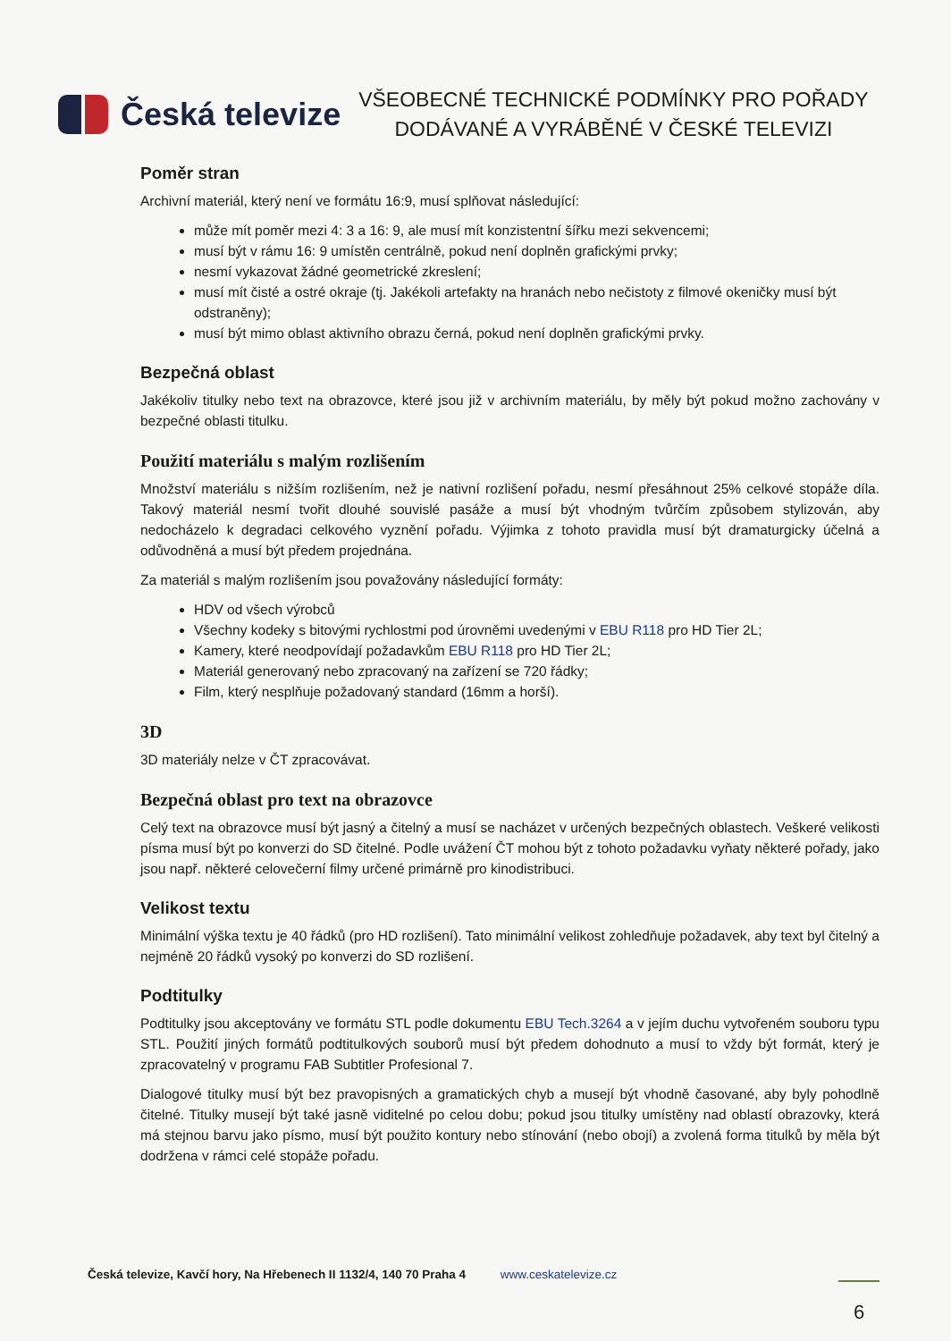Česká televize
VŠEOBECNÉ TECHNICKÉ PODMÍNKY PRO POŘADY
DODÁVANÉ A VYRÁBĚNÉ V ČESKÉ TELEVIZI
Poměr stran
Archivní materiál, který není ve formátu 16:9, musí splňovat následující:
může mít poměr mezi 4: 3 a 16: 9, ale musí mít konzistentní šířku mezi sekvencemi;
musí být v rámu 16: 9 umístěn centrálně, pokud není doplněn grafickými prvky;
nesmí vykazovat žádné geometrické zkreslení;
musí mít čisté a ostré okraje (tj. Jakékoli artefakty na hranách nebo nečistoty z filmové okeničky musí být odstraněny);
musí být mimo oblast aktivního obrazu černá, pokud není doplněn grafickými prvky.
Bezpečná oblast
Jakékoliv titulky nebo text na obrazovce, které jsou již v archivním materiálu, by měly být pokud možno zachovány v bezpečné oblasti titulku.
Použití materiálu s malým rozlišením
Množství materiálu s nižším rozlišením, než je nativní rozlišení pořadu, nesmí přesáhnout 25% celkové stopáže díla. Takový materiál nesmí tvořit dlouhé souvislé pasáže a musí být vhodným tvůrčím způsobem stylizován, aby nedocházelo k degradaci celkového vyznění pořadu. Výjimka z tohoto pravidla musí být dramaturgicky účelná a odůvodněná a musí být předem projednána.
Za materiál s malým rozlišením jsou považovány následující formáty:
HDV od všech výrobců
Všechny kodeky s bitovými rychlostmi pod úrovněmi uvedenými v EBU R118 pro HD Tier 2L;
Kamery, které neodpovídají požadavkům EBU R118 pro HD Tier 2L;
Materiál generovaný nebo zpracovaný na zařízení se 720 řádky;
Film, který nesplňuje požadovaný standard (16mm a horší).
3D
3D materiály nelze v ČT zpracovávat.
Bezpečná oblast pro text na obrazovce
Celý text na obrazovce musí být jasný a čitelný a musí se nacházet v určených bezpečných oblastech. Veškeré velikosti písma musí být po konverzi do SD čitelné. Podle uvážení ČT mohou být z tohoto požadavku vyňaty některé pořady, jako jsou např. některé celovečerní filmy určené primárně pro kinodistribuci.
Velikost textu
Minimální výška textu je 40 řádků (pro HD rozlišení). Tato minimální velikost zohledňuje požadavek, aby text byl čitelný a nejméně 20 řádků vysoký po konverzi do SD rozlišení.
Podtitulky
Podtitulky jsou akceptovány ve formátu STL podle dokumentu EBU Tech.3264 a v jejím duchu vytvořeném souboru typu STL. Použití jiných formátů podtitulkových souborů musí být předem dohodnuto a musí to vždy být formát, který je zpracovatelný v programu FAB Subtitler Profesional 7.
Dialogové titulky musí být bez pravopisných a gramatických chyb a musejí být vhodně časované, aby byly pohodlně čitelné. Titulky musejí být také jasně viditelné po celou dobu; pokud jsou titulky umístěny nad oblastí obrazovky, která má stejnou barvu jako písmo, musí být použito kontury nebo stínování (nebo obojí) a zvolená forma titulků by měla být dodržena v rámci celé stopáže pořadu.
Česká televize, Kavčí hory, Na Hřebenech II 1132/4, 140 70 Praha 4 www.ceskatelevize.cz
6